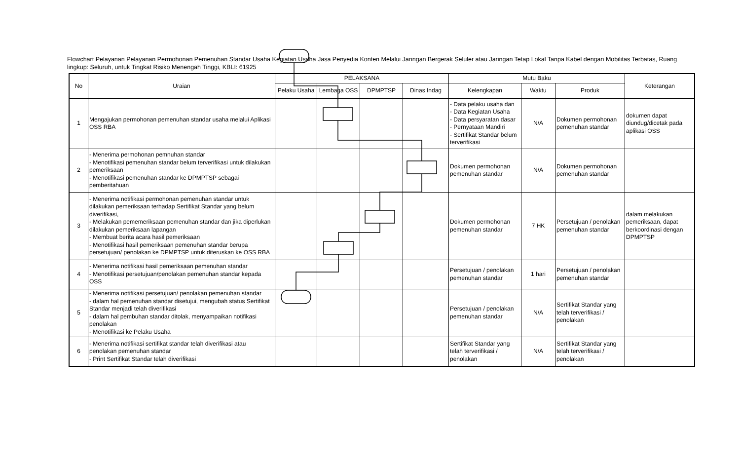Flowchart Pelayanan Pelayanan Permohonan Pemenuhan Standar Usaha Kegiatan Usaha Jasa Penyedia Konten Melalui Jaringan Bergerak Seluler atau Jaringan Tetap Lokal Tanpa Kabel dengan Mobilitas Terbatas, Ruang lingkup: Seluruh, untuk Tingkat Risiko Menengah Tinggi, KBLI: 61925
| No | Uraian | PELAKSANA | | | | Mutu Baku | | | Keterangan |
| --- | --- | --- | --- | --- | --- | --- | --- | --- | --- |
| | | Pelaku Usaha | Lembaga OSS | DPMPTSP | Dinas Indag | Kelengkapan | Waktu | Produk | |
| 1 | Mengajukan permohonan pemenuhan standar usaha melalui Aplikasi OSS RBA | | | | | - Data pelaku usaha dan - Data Kegiatan Usaha - Data persyaratan dasar - Pernyataan Mandiri - Sertifikat Standar belum terverifikasi | N/A | Dokumen permohonan pemenuhan standar | dokumen dapat diundug/dicetak pada aplikasi OSS |
| 2 | - Menerima permohonan pemnuhan standar - Menotifikasi pemenuhan standar belum terverifikasi untuk dilakukan pemeriksaan - Menotifikasi pemenuhan standar ke DPMPTSP sebagai pemberitahuan | | | | | Dokumen permohonan pemenuhan standar | N/A | Dokumen permohonan pemenuhan standar | |
| 3 | - Menerima notifikasi permohonan pemenuhan standar untuk dilakukan pemeriksaan terhadap Sertifikat Standar yang belum diverifikasi, - Melakukan pememeriksaan pemenuhan standar dan jika diperlukan dilakukan pemeriksaan lapangan - Membuat berita acara hasil pemeriksaan - Menotifikasi hasil pemeriksaan pemenuhan standar berupa persetujuan/ penolakan ke DPMPTSP untuk diteruskan ke OSS RBA | | | | | Dokumen permohonan pemenuhan standar | 7 HK | Persetujuan / penolakan pemenuhan standar | dalam melakukan pemeriksaan, dapat berkoordinasi dengan DPMPTSP |
| 4 | - Menerima notifikasi hasil pemeriksaan pemenuhan standar - Menotifikasi persetujuan/penolakan pemenuhan standar kepada OSS | | | | | Persetujuan / penolakan pemenuhan standar | 1 hari | Persetujuan / penolakan pemenuhan standar | |
| 5 | - Menerima notifikasi persetujuan/ penolakan pemenuhan standar - dalam hal pemenuhan standar disetujui, mengubah status Sertifikat Standar menjadi telah diverifikasi - dalam hal pembuhan standar ditolak, menyampaikan notifikasi penolakan - Menotifikasi ke Pelaku Usaha | | | | | Persetujuan / penolakan pemenuhan standar | N/A | Sertifikat Standar yang telah terverifikasi / penolakan | |
| 6 | - Menerima notifikasi sertifikat standar telah diverifikasi atau penolakan pemenuhan standar - Print Sertifikat Standar telah diverifikasi | | | | | Sertifikat Standar yang telah terverifikasi / penolakan | N/A | Sertifikat Standar yang telah terverifikasi / penolakan | |